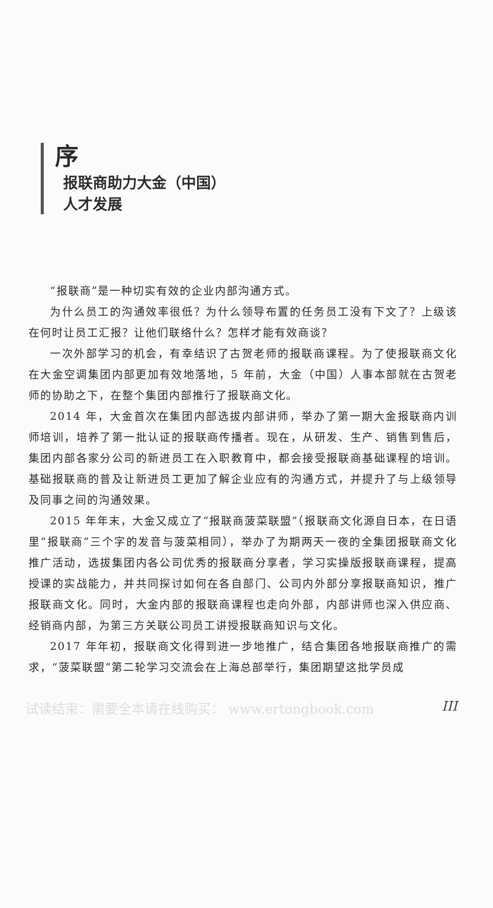序
报联商助力大金（中国）
人才发展
“报联商”是一种切实有效的企业内部沟通方式。
为什么员工的沟通效率很低？为什么领导布置的任务员工没有下文了？上级该在何时让员工汇报？让他们联络什么？怎样才能有效商谈？
一次外部学习的机会，有幸结识了古贺老师的报联商课程。为了使报联商文化在大金空调集团内部更加有效地落地，5 年前，大金（中国）人事本部就在古贺老师的协助之下，在整个集团内部推行了报联商文化。
2014 年，大金首次在集团内部选拔内部讲师，举办了第一期大金报联商内训师培训，培养了第一批认证的报联商传播者。现在，从研发、生产、销售到售后，集团内部各家分公司的新进员工在入职教育中，都会接受报联商基础课程的培训。基础报联商的普及让新进员工更加了解企业应有的沟通方式，并提升了与上级领导及同事之间的沟通效果。
2015 年年末，大金又成立了“报联商菠菜联盟”（报联商文化源自日本，在日语里“报联商”三个字的发音与菠菜相同），举办了为期两天一夜的全集团报联商文化推广活动，选拔集团内各公司优秀的报联商分享者，学习实操版报联商课程，提高授课的实战能力，并共同探讨如何在各自部门、公司内外部分享报联商知识，推广报联商文化。同时，大金内部的报联商课程也走向外部，内部讲师也深入供应商、经销商内部，为第三方关联公司员工讲授报联商知识与文化。
2017 年年初，报联商文化得到进一步地推广，结合集团各地报联商推广的需求，“菠菜联盟”第二轮学习交流会在上海总部举行，集团期望这批学员成
试读结束：需要全本请在线购买： www.ertongbook.com III